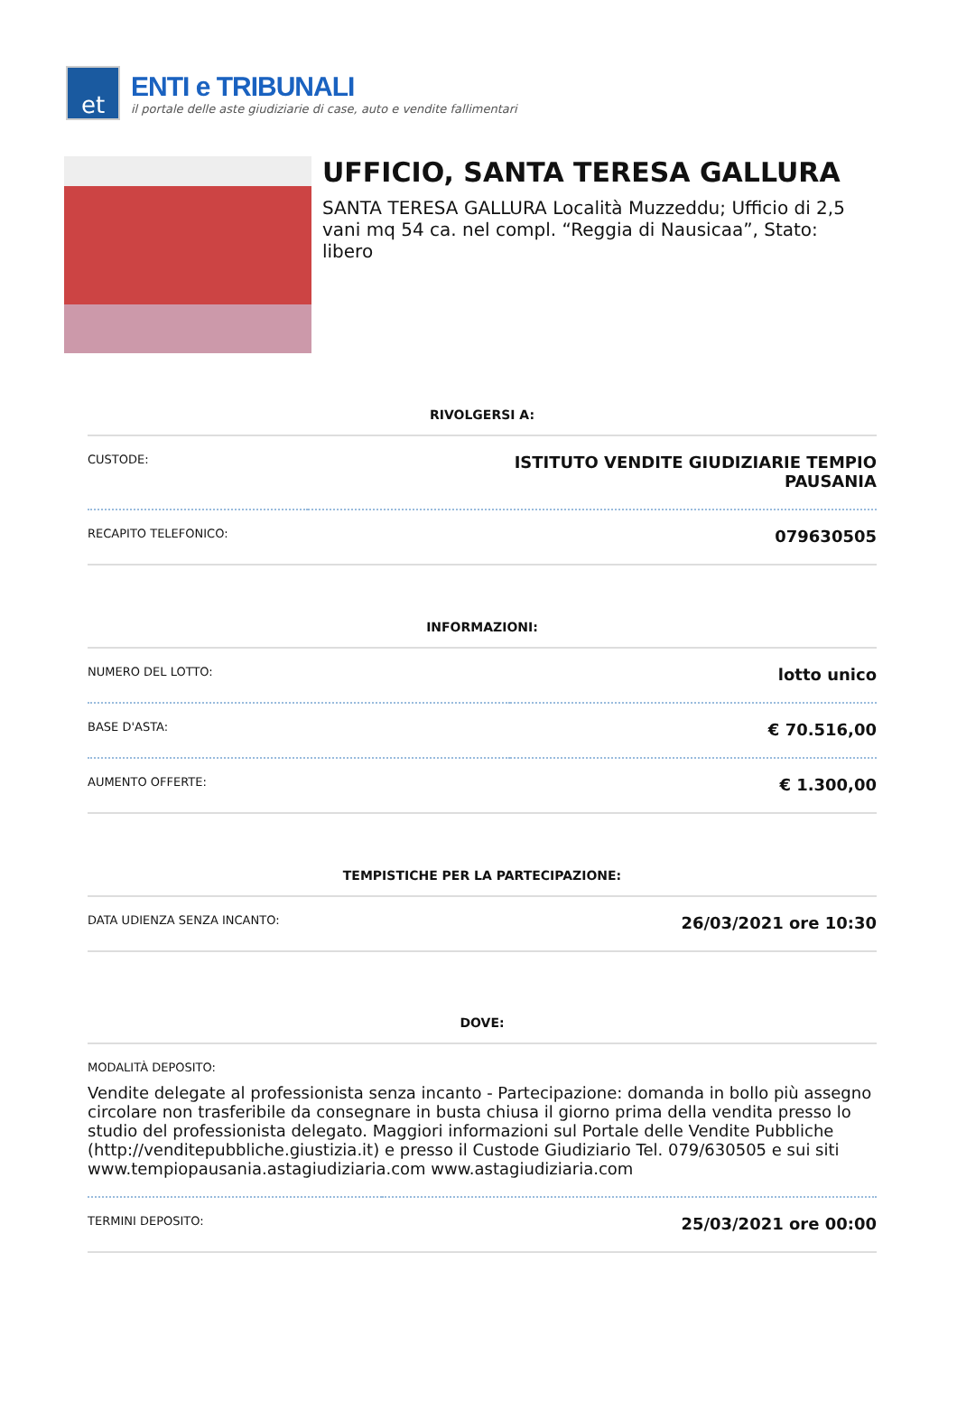et
ENTI e TRIBUNALI
il portale delle aste giudiziarie di case, auto e vendite fallimentari
UFFICIO, SANTA TERESA GALLURA
SANTA TERESA GALLURA Località Muzzeddu; Ufficio di 2,5 vani mq 54 ca. nel compl. “Reggia di Nausicaa”, Stato: libero
RIVOLGERSI A:
| CUSTODE: | ISTITUTO VENDITE GIUDIZIARIE TEMPIO PAUSANIA |
| RECAPITO TELEFONICO: | 079630505 |
INFORMAZIONI:
| NUMERO DEL LOTTO: | lotto unico |
| BASE D'ASTA: | € 70.516,00 |
| AUMENTO OFFERTE: | € 1.300,00 |
TEMPISTICHE PER LA PARTECIPAZIONE:
| DATA UDIENZA SENZA INCANTO: | 26/03/2021 ore 10:30 |
DOVE:
| MODALITÀ DEPOSITO: | |
| Vendite delegate al professionista senza incanto - Partecipazione: domanda in bollo più assegno circolare non trasferibile da consegnare in busta chiusa il giorno prima della vendita presso lo studio del professionista delegato. Maggiori informazioni sul Portale delle Vendite Pubbliche (http://venditepubbliche.giustizia.it) e presso il Custode Giudiziario Tel. 079/630505 e sui siti www.tempiopausania.astagiudiziaria.com www.astagiudiziaria.com | |
| TERMINI DEPOSITO: | 25/03/2021 ore 00:00 |